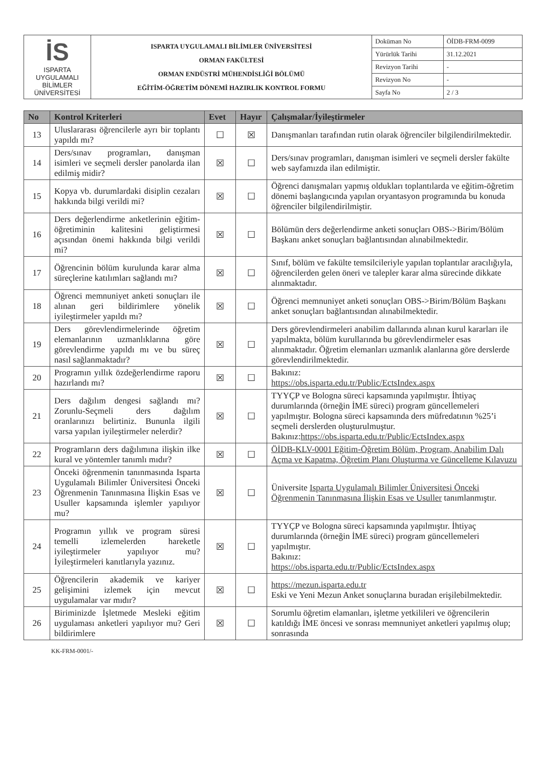| İS ISPARTA UYGULAMALI BİLİMLER ÜNİVERSİTESİ | ISPARTA UYGULAMALI BİLİMLER ÜNİVERSİTESİ ORMAN FAKÜLTESİ ORMAN ENDÜSTRİ MÜHENDİSLİĞİ BÖLÜMÜ EĞİTİM-ÖĞRETİM DÖNEMİ HAZIRLIK KONTROL FORMU | Doküman No | ÖİDB-FRM-0099 |
| | | Yürürlük Tarihi | 31.12.2021 |
| | | Revizyon Tarihi | - |
| | | Revizyon No | - |
| | | Sayfa No | 2 / 3 |
| No | Kontrol Kriterleri | Evet | Hayır | Çalışmalar/İyileştirmeler |
| --- | --- | --- | --- | --- |
| 13 | Uluslararası öğrencilerle ayrı bir toplantı yapıldı mı? | ☐ | ☒ | Danışmanları tarafından rutin olarak öğrenciler bilgilendirilmektedir. |
| 14 | Ders/sınav programları, danışman isimleri ve seçmeli dersler panolarda ilan edilmiş midir? | ☒ | ☐ | Ders/sınav programları, danışman isimleri ve seçmeli dersler fakülte web sayfamızda ilan edilmiştir. |
| 15 | Kopya vb. durumlardaki disiplin cezaları hakkında bilgi verildi mi? | ☒ | ☐ | Öğrenci danışmaları yapmış oldukları toplantılarda ve eğitim-öğretim dönemi başlangıcında yapılan oryantasyon programında bu konuda öğrenciler bilgilendirilmiştir. |
| 16 | Ders değerlendirme anketlerinin eğitim-öğretiminin kalitesini geliştirmesi açısından önemi hakkında bilgi verildi mi? | ☒ | ☐ | Bölümün ders değerlendirme anketi sonuçları OBS->Birim/Bölüm Başkanı anket sonuçları bağlantısından alınabilmektedir. |
| 17 | Öğrencinin bölüm kurulunda karar alma süreçlerine katılımları sağlandı mı? | ☒ | ☐ | Sınıf, bölüm ve fakülte temsilcileriyle yapılan toplantılar aracılığıyla, öğrencilerden gelen öneri ve talepler karar alma sürecinde dikkate alınmaktadır. |
| 18 | Öğrenci memnuniyet anketi sonuçları ile alınan geri bildirimlere yönelik iyileştirmeler yapıldı mı? | ☒ | ☐ | Öğrenci memnuniyet anketi sonuçları OBS->Birim/Bölüm Başkanı anket sonuçları bağlantısından alınabilmektedir. |
| 19 | Ders görevlendirmelerinde öğretim elemanlarının uzmanlıklarına göre görevlendirme yapıldı mı ve bu süreç nasıl sağlanmaktadır? | ☒ | ☐ | Ders görevlendirmeleri anabilim dallarında alınan kurul kararları ile yapılmakta, bölüm kurullarında bu görevlendirmeler esas alınmaktadır. Öğretim elemanları uzmanlık alanlarına göre derslerde görevlendirilmektedir. |
| 20 | Programın yıllık özdeğerlendirme raporu hazırlandı mı? | ☒ | ☐ | Bakınız: https://obs.isparta.edu.tr/Public/EctsIndex.aspx |
| 21 | Ders dağılım dengesi sağlandı mı? Zorunlu-Seçmeli ders dağılım oranlarınızı belirtiniz. Bununla ilgili varsa yapılan iyileştirmeler nelerdir? | ☒ | ☐ | TYYÇP ve Bologna süreci kapsamında yapılmıştır. İhtiyaç durumlarında (örneğin İME süreci) program güncellemeleri yapılmıştır. Bologna süreci kapsamında ders müfredatının %25’i seçmeli derslerden oluşturulmuştur. Bakınız: https://obs.isparta.edu.tr/Public/EctsIndex.aspx |
| 22 | Programların ders dağılımına ilişkin ilke kural ve yöntemler tanımlı mıdır? | ☒ | ☐ | ÖİDB-KLV-0001 Eğitim-Öğretim Bölüm, Program, Anabilim Dalı Açma ve Kapatma, Öğretim Planı Oluşturma ve Güncelleme Kılavuzu |
| 23 | Önceki öğrenmenin tanınmasında Isparta Uygulamalı Bilimler Üniversitesi Önceki Öğrenmenin Tanınmasına İlişkin Esas ve Usuller kapsamında işlemler yapılıyor mu? | ☒ | ☐ | Üniversite Isparta Uygulamalı Bilimler Üniversitesi Önceki Öğrenmenin Tanınmasına İlişkin Esas ve Usuller tanımlanmıştır. |
| 24 | Programın yıllık ve program süresi temelli izlemelerden hareketle iyileştirmeler yapılıyor mu? İyileştirmeleri kanıtlarıyla yazınız. | ☒ | ☐ | TYYÇP ve Bologna süreci kapsamında yapılmıştır. İhtiyaç durumlarında (örneğin İME süreci) program güncellemeleri yapılmıştır. Bakınız: https://obs.isparta.edu.tr/Public/EctsIndex.aspx |
| 25 | Öğrencilerin akademik ve kariyer gelişimini izlemek için mevcut uygulamalar var mıdır? | ☒ | ☐ | https://mezun.isparta.edu.tr Eski ve Yeni Mezun Anket sonuçlarına buradan erişilebilmektedir. |
| 26 | Biriminizde İşletmede Mesleki eğitim uygulaması anketleri yapılıyor mu? Geri bildirimlere | ☒ | ☐ | Sorumlu öğretim elamanları, işletme yetkilileri ve öğrencilerin katıldığı İME öncesi ve sonrası memnuniyet anketleri yapılmış olup; sonrasında |
KK-FRM-0001/-